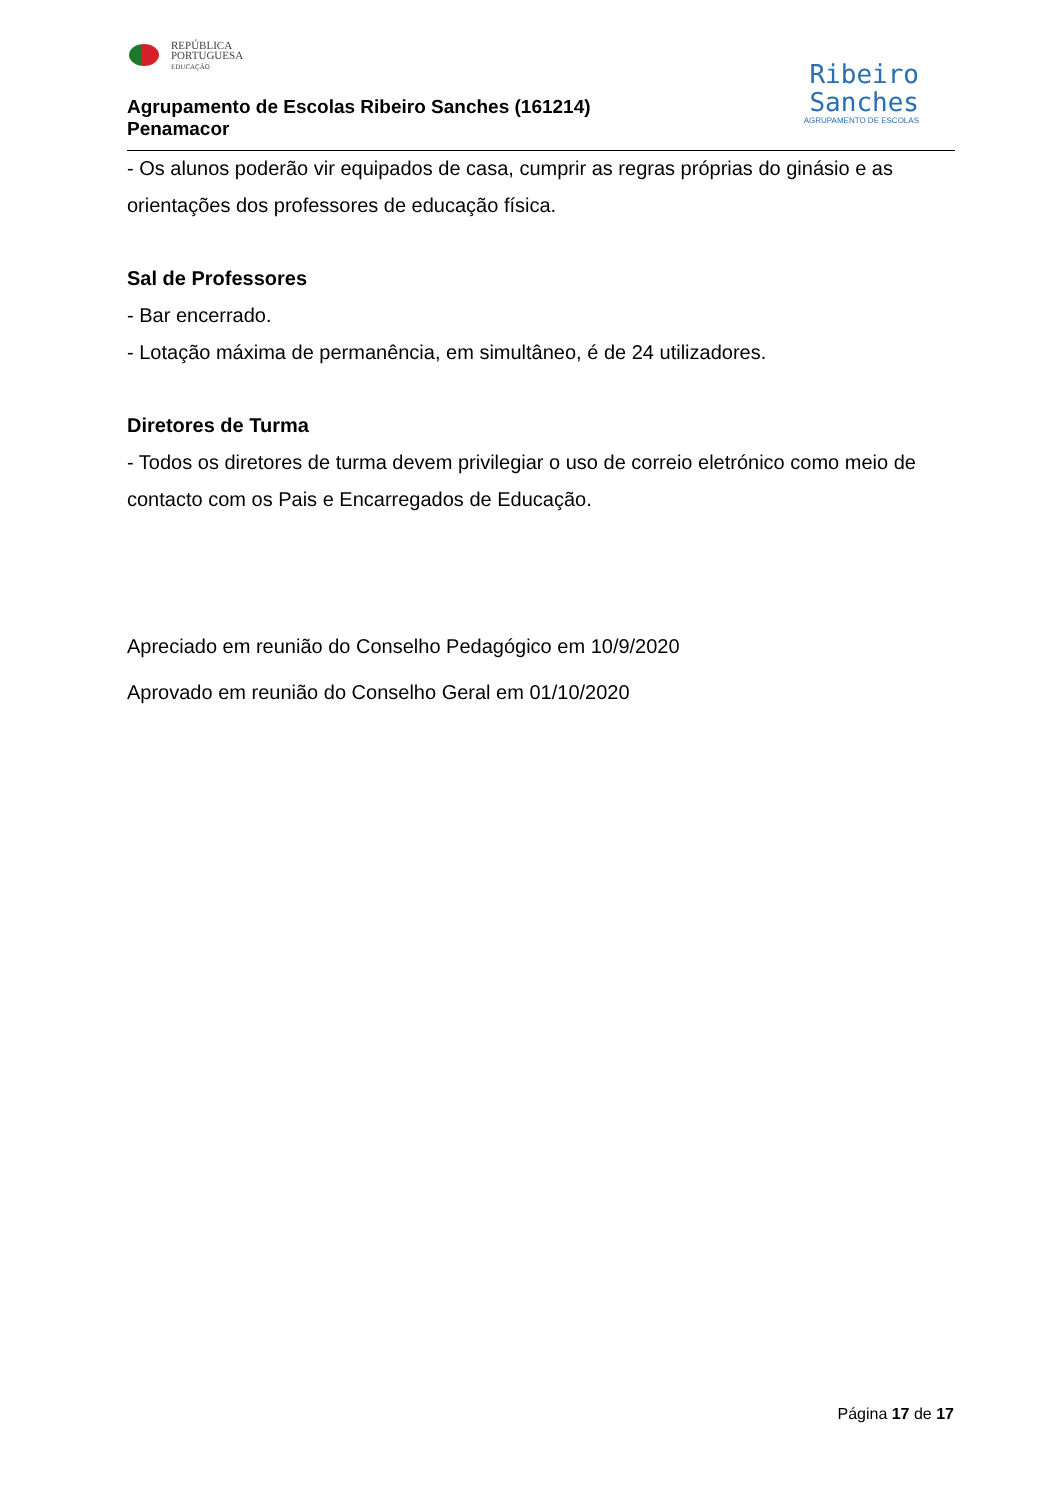REPÚBLICA
PORTUGUESA
EDUCAÇÃO
Agrupamento de Escolas Ribeiro Sanches (161214)
Penamacor
Ribeiro
Sanches
AGRUPAMENTO DE ESCOLAS
- Os alunos poderão vir equipados de casa, cumprir as regras próprias do ginásio e as orientações dos professores de educação física.
Sal de Professores
- Bar encerrado.
- Lotação máxima de permanência, em simultâneo, é de 24 utilizadores.
Diretores de Turma
- Todos os diretores de turma devem privilegiar o uso de correio eletrónico como meio de contacto com os Pais e Encarregados de Educação.
Apreciado em reunião do Conselho Pedagógico em 10/9/2020
Aprovado em reunião do Conselho Geral em 01/10/2020
Página 17 de 17